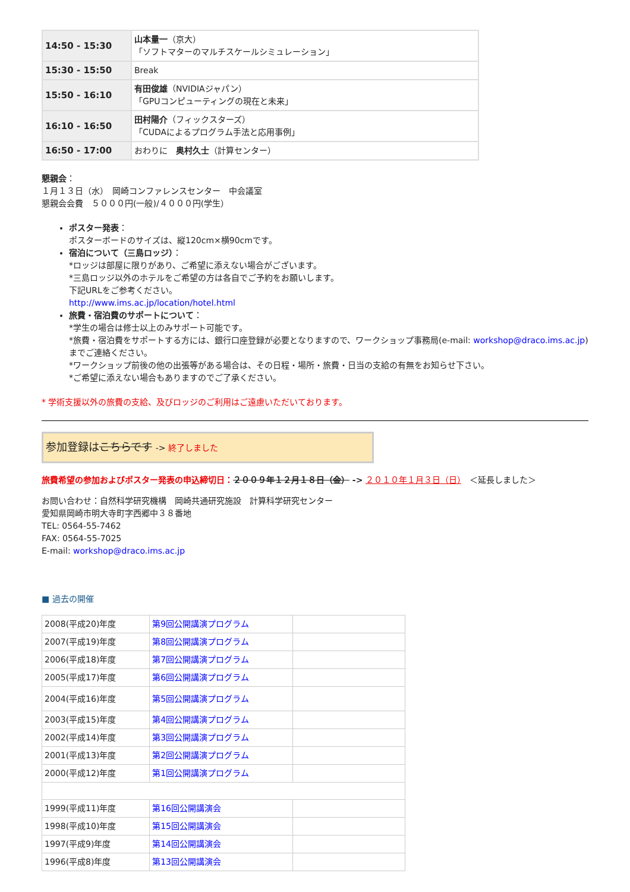| 14:50 - 15:30 | 山本量一 （京大） 「ソフトマターのマルチスケールシミュレーション」 |
| 15:30 - 15:50 | Break |
| 15:50 - 16:10 | 有田俊雄 （NVIDIAジャパン） 「GPUコンピューティングの現在と未来」 |
| 16:10 - 16:50 | 田村陽介 （フィックスターズ） 「CUDAによるプログラム手法と応用事例」 |
| 16:50 - 17:00 | おわりに 奥村久士 （計算センター） |
懇親会：
１月１３日（水）　岡崎コンファレンスセンター　中会議室
懇親会会費　５０００円(一般)/４０００円(学生）
ポスター発表：
ポスターボードのサイズは、縦120cm×横90cmです。
宿泊について（三島ロッジ）：
*ロッジは部屋に限りがあり、ご希望に添えない場合がございます。
*三島ロッジ以外のホテルをご希望の方は各自でご予約をお願いします。
下記URLをご参考ください。
http://www.ims.ac.jp/location/hotel.html
旅費・宿泊費のサポートについて：
*学生の場合は修士以上のみサポート可能です。
*旅費・宿泊費をサポートする方には、銀行口座登録が必要となりますので、ワークショップ事務局(e-mail: workshop@draco.ims.ac.jp)までご連絡ください。
*ワークショップ前後の他の出張等がある場合は、その日程・場所・旅費・日当の支給の有無をお知らせ下さい。
*ご希望に添えない場合もありますのでご了承ください。
* 学術支援以外の旅費の支給、及びロッジのご利用はご遠慮いただいております。
参加登録はこちらです -> 終了しました
旅費希望の参加およびポスター発表の申込締切日：２００９年１２月１８日（金） -> ２０１０年１月３日（日）　＜延長しました＞
お問い合わせ：自然科学研究機構　岡崎共通研究施設　計算科学研究センター
愛知県岡崎市明大寺町字西郷中３８番地
TEL: 0564-55-7462
FAX: 0564-55-7025
E-mail: workshop@draco.ims.ac.jp
■ 過去の開催
| 2008(平成20)年度 | 第9回公開講演プログラム | |
| 2007(平成19)年度 | 第8回公開講演プログラム | |
| 2006(平成18)年度 | 第7回公開講演プログラム | |
| 2005(平成17)年度 | 第6回公開講演プログラム | |
| 2004(平成16)年度 | 第5回公開講演プログラム | |
| 2003(平成15)年度 | 第4回公開講演プログラム | |
| 2002(平成14)年度 | 第3回公開講演プログラム | |
| 2001(平成13)年度 | 第2回公開講演プログラム | |
| 2000(平成12)年度 | 第1回公開講演プログラム | |
| 1999(平成11)年度 | 第16回公開講演会 | |
| 1998(平成10)年度 | 第15回公開講演会 | |
| 1997(平成9)年度 | 第14回公開講演会 | |
| 1996(平成8)年度 | 第13回公開講演会 | |